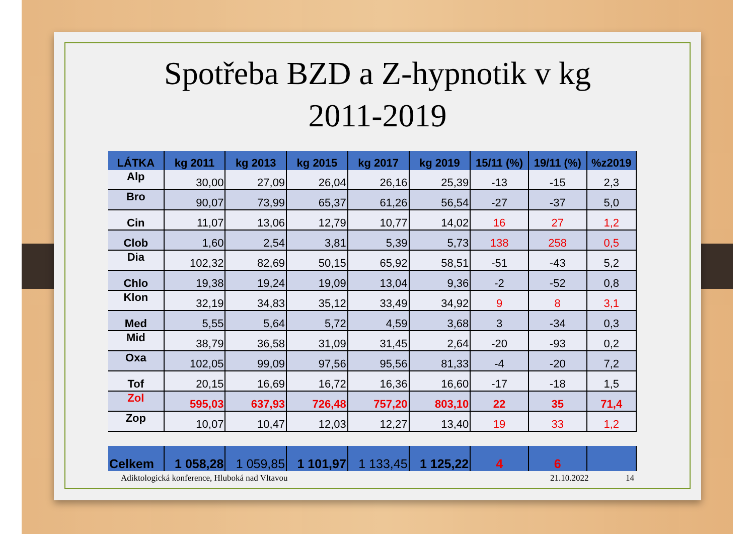Spotřeba BZD a Z-hypnotik v kg
2011-2019
| LÁTKA | kg 2011 | kg 2013 | kg 2015 | kg 2017 | kg 2019 | 15/11 (%) | 19/11 (%) | %z2019 |
| --- | --- | --- | --- | --- | --- | --- | --- | --- |
| Alp | 30,00 | 27,09 | 26,04 | 26,16 | 25,39 | -13 | -15 | 2,3 |
| Bro | 90,07 | 73,99 | 65,37 | 61,26 | 56,54 | -27 | -37 | 5,0 |
| Cin | 11,07 | 13,06 | 12,79 | 10,77 | 14,02 | 16 | 27 | 1,2 |
| Clob | 1,60 | 2,54 | 3,81 | 5,39 | 5,73 | 138 | 258 | 0,5 |
| Dia | 102,32 | 82,69 | 50,15 | 65,92 | 58,51 | -51 | -43 | 5,2 |
| Chlo | 19,38 | 19,24 | 19,09 | 13,04 | 9,36 | -2 | -52 | 0,8 |
| Klon | 32,19 | 34,83 | 35,12 | 33,49 | 34,92 | 9 | 8 | 3,1 |
| Med | 5,55 | 5,64 | 5,72 | 4,59 | 3,68 | 3 | -34 | 0,3 |
| Mid | 38,79 | 36,58 | 31,09 | 31,45 | 2,64 | -20 | -93 | 0,2 |
| Oxa | 102,05 | 99,09 | 97,56 | 95,56 | 81,33 | -4 | -20 | 7,2 |
| Tof | 20,15 | 16,69 | 16,72 | 16,36 | 16,60 | -17 | -18 | 1,5 |
| Zol | 595,03 | 637,93 | 726,48 | 757,20 | 803,10 | 22 | 35 | 71,4 |
| Zop | 10,07 | 10,47 | 12,03 | 12,27 | 13,40 | 19 | 33 | 1,2 |
| Celkem | 1 058,28 | 1 059,85 | 1 101,97 | 1 133,45 | 1 125,22 | 4 | 6 | |
Adiktologická konference, Hluboká nad Vltavou 21.10.2022 14